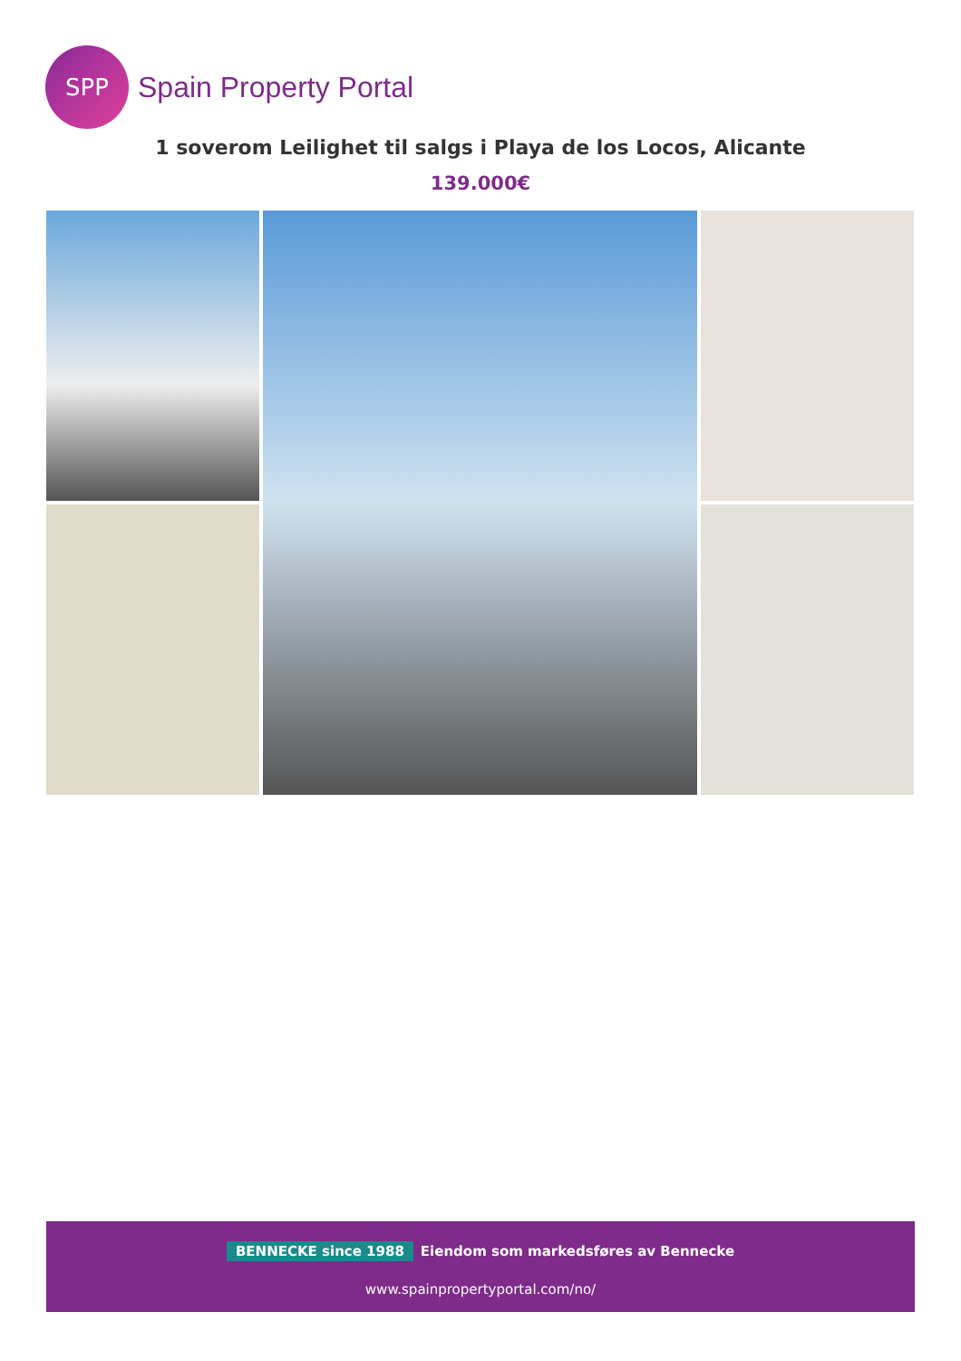SPP
Spain Property Portal
1 soverom Leilighet til salgs i Playa de los Locos, Alicante
139.000€
BENNECKE since 1988 Eiendom som markedsføres av Bennecke
www.spainpropertyportal.com/no/